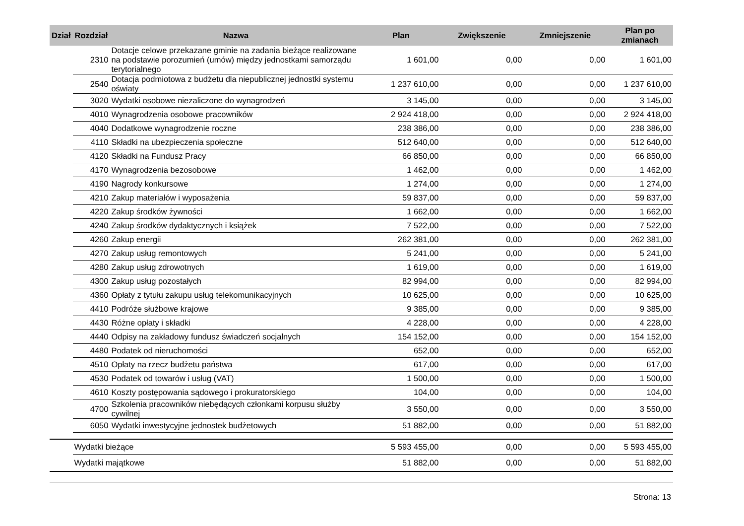| Dział | Rozdział | Nazwa | Plan | Zwiększenie | Zmniejszenie | Plan po zmianach |
| --- | --- | --- | --- | --- | --- | --- |
| | 2310 | Dotacje celowe przekazane gminie na zadania bieżące realizowane na podstawie porozumień (umów) między jednostkami samorządu terytorialnego | 1 601,00 | 0,00 | 0,00 | 1 601,00 |
| | 2540 | Dotacja podmiotowa z budżetu dla niepublicznej jednostki systemu oświaty | 1 237 610,00 | 0,00 | 0,00 | 1 237 610,00 |
| | 3020 | Wydatki osobowe niezaliczone do wynagrodzeń | 3 145,00 | 0,00 | 0,00 | 3 145,00 |
| | 4010 | Wynagrodzenia osobowe pracowników | 2 924 418,00 | 0,00 | 0,00 | 2 924 418,00 |
| | 4040 | Dodatkowe wynagrodzenie roczne | 238 386,00 | 0,00 | 0,00 | 238 386,00 |
| | 4110 | Składki na ubezpieczenia społeczne | 512 640,00 | 0,00 | 0,00 | 512 640,00 |
| | 4120 | Składki na Fundusz Pracy | 66 850,00 | 0,00 | 0,00 | 66 850,00 |
| | 4170 | Wynagrodzenia bezosobowe | 1 462,00 | 0,00 | 0,00 | 1 462,00 |
| | 4190 | Nagrody konkursowe | 1 274,00 | 0,00 | 0,00 | 1 274,00 |
| | 4210 | Zakup materiałów i wyposażenia | 59 837,00 | 0,00 | 0,00 | 59 837,00 |
| | 4220 | Zakup środków żywności | 1 662,00 | 0,00 | 0,00 | 1 662,00 |
| | 4240 | Zakup środków dydaktycznych i książek | 7 522,00 | 0,00 | 0,00 | 7 522,00 |
| | 4260 | Zakup energii | 262 381,00 | 0,00 | 0,00 | 262 381,00 |
| | 4270 | Zakup usług remontowych | 5 241,00 | 0,00 | 0,00 | 5 241,00 |
| | 4280 | Zakup usług zdrowotnych | 1 619,00 | 0,00 | 0,00 | 1 619,00 |
| | 4300 | Zakup usług pozostałych | 82 994,00 | 0,00 | 0,00 | 82 994,00 |
| | 4360 | Opłaty z tytułu zakupu usług telekomunikacyjnych | 10 625,00 | 0,00 | 0,00 | 10 625,00 |
| | 4410 | Podróże służbowe krajowe | 9 385,00 | 0,00 | 0,00 | 9 385,00 |
| | 4430 | Różne opłaty i składki | 4 228,00 | 0,00 | 0,00 | 4 228,00 |
| | 4440 | Odpisy na zakładowy fundusz świadczeń socjalnych | 154 152,00 | 0,00 | 0,00 | 154 152,00 |
| | 4480 | Podatek od nieruchomości | 652,00 | 0,00 | 0,00 | 652,00 |
| | 4510 | Opłaty na rzecz budżetu państwa | 617,00 | 0,00 | 0,00 | 617,00 |
| | 4530 | Podatek od towarów i usług (VAT) | 1 500,00 | 0,00 | 0,00 | 1 500,00 |
| | 4610 | Koszty postępowania sądowego i prokuratorskiego | 104,00 | 0,00 | 0,00 | 104,00 |
| | 4700 | Szkolenia pracowników niebędących członkami korpusu służby cywilnej | 3 550,00 | 0,00 | 0,00 | 3 550,00 |
| | 6050 | Wydatki inwestycyjne jednostek budżetowych | 51 882,00 | 0,00 | 0,00 | 51 882,00 |
| | Wydatki bieżące | | 5 593 455,00 | 0,00 | 0,00 | 5 593 455,00 |
| | Wydatki majątkowe | | 51 882,00 | 0,00 | 0,00 | 51 882,00 |
Strona: 13